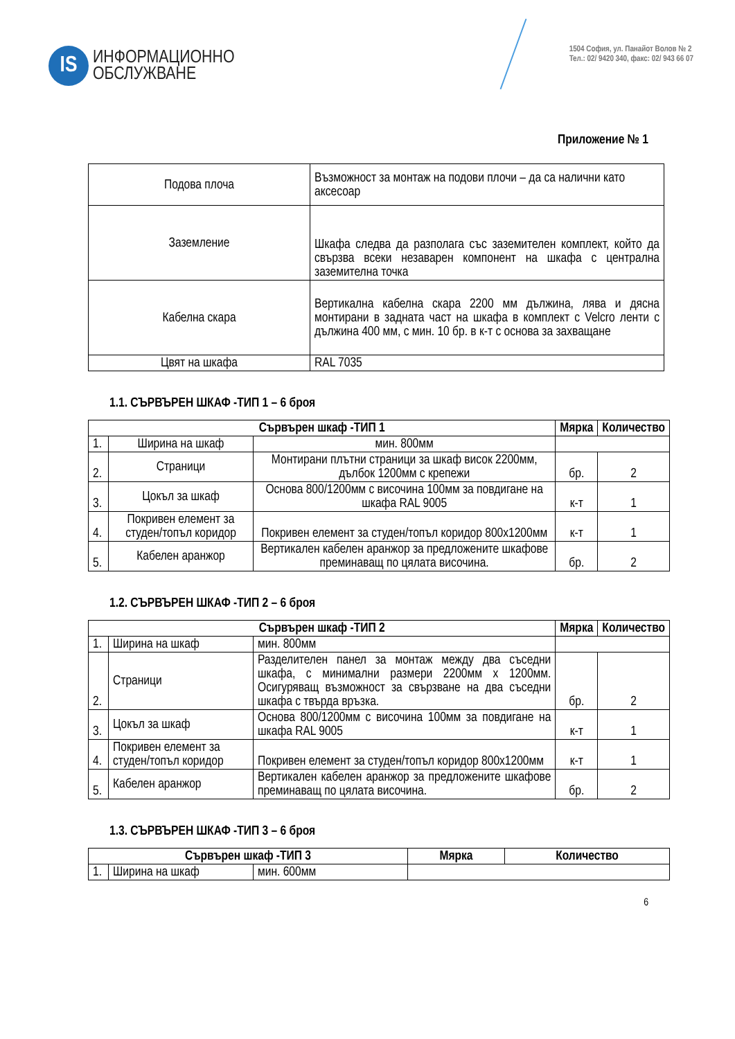IS
ИНФОРМАЦИОННО
ОБСЛУЖВАНЕ
1504 София, ул. Панайот Волов № 2
Тел.: 02/ 9420 340, факс: 02/ 943 66 07
Приложение № 1
| Подова плоча | Възможност за монтаж на подови плочи – да са налични като аксесоар |
| Заземление | Шкафа следва да разполага със заземителен комплект, който да свързва всеки незаварен компонент на шкафа с централна заземителна точка |
| Кабелна скара | Вертикална кабелна скара 2200 мм дължина, лява и дясна монтирани в задната част на шкафа в комплект с Velcro ленти с дължина 400 мм, с мин. 10 бр. в к-т с основа за захващане |
| Цвят на шкафа | RAL 7035 |
1.1. СЪРВЪРЕН ШКАФ -ТИП 1 – 6 броя
| Сървърен шкаф -ТИП 1 | | | Мярка | Количество |
| --- | --- | --- | --- | --- |
| 1. | Ширина на шкаф | мин. 800мм | | |
| 2. | Страници | Монтирани плътни страници за шкаф висок 2200мм, дълбок 1200мм с крепежи | бр. | 2 |
| 3. | Цокъл за шкаф | Основа 800/1200мм с височина 100мм за повдигане на шкафа RAL 9005 | к-т | 1 |
| 4. | Покривен елемент за студен/топъл коридор | Покривен елемент за студен/топъл коридор 800x1200мм | к-т | 1 |
| 5. | Кабелен аранжор | Вертикален кабелен аранжор за предложените шкафове преминаващ по цялата височина. | бр. | 2 |
1.2. СЪРВЪРЕН ШКАФ -ТИП 2 – 6 броя
| Сървърен шкаф -ТИП 2 | | | Мярка | Количество |
| --- | --- | --- | --- | --- |
| 1. | Ширина на шкаф | мин. 800мм | | |
| 2. | Страници | Разделителен панел за монтаж между два съседни шкафа, с минимални размери 2200мм x 1200мм. Осигуряващ възможност за свързване на два съседни шкафа с твърда връзка. | бр. | 2 |
| 3. | Цокъл за шкаф | Основа 800/1200мм с височина 100мм за повдигане на шкафа RAL 9005 | к-т | 1 |
| 4. | Покривен елемент за студен/топъл коридор | Покривен елемент за студен/топъл коридор 800x1200мм | к-т | 1 |
| 5. | Кабелен аранжор | Вертикален кабелен аранжор за предложените шкафове преминаващ по цялата височина. | бр. | 2 |
1.3. СЪРВЪРЕН ШКАФ -ТИП 3 – 6 броя
| Сървърен шкаф -ТИП 3 | | | Мярка | Количество |
| --- | --- | --- | --- | --- |
| 1. | Ширина на шкаф | мин. 600мм | | |
6